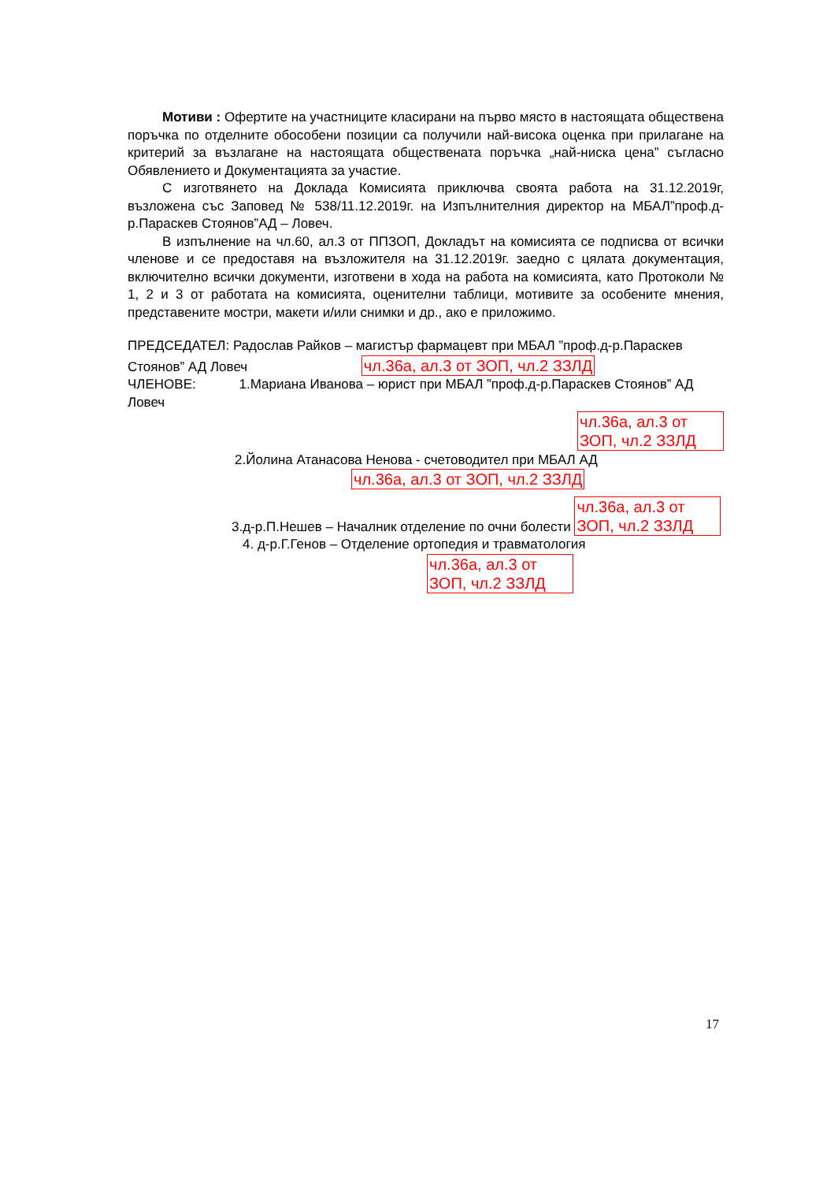Мотиви : Офертите на участниците класирани на първо място в настоящата обществена поръчка по отделните обособени позиции са получили най-висока оценка при прилагане на критерий за възлагане на настоящата обществената поръчка „най-ниска цена” съгласно Обявлението и Документацията за участие.
С изготвянето на Доклада Комисията приключва своята работа на 31.12.2019г, възложена със Заповед № 538/11.12.2019г. на Изпълнителния директор на МБАЛ”проф.д-р.Параскев Стоянов”АД – Ловеч.
В изпълнение на чл.60, ал.3 от ППЗОП, Докладът на комисията се подписва от всички членове и се предоставя на възложителя на 31.12.2019г. заедно с цялата документация, включително всички документи, изготвени в хода на работа на комисията, като Протоколи № 1, 2 и 3 от работата на комисията, оценителни таблици, мотивите за особените мнения, представените мостри, макети и/или снимки и др., ако е приложимо.
ПРЕДСЕДАТЕЛ: Радослав Райков – магистър фармацевт при МБАЛ ”проф.д-р.Параскев Стоянов” АД Ловеч чл.36а, ал.3 от ЗОП, чл.2 ЗЗЛД
ЧЛЕНОВЕ: 1.Мариана Иванова – юрист при МБАЛ ”проф.д-р.Параскев Стоянов” АД Ловеч
чл.36а, ал.3 от ЗОП, чл.2 ЗЗЛД
2.Йолина Атанасова Ненова - счетоводител при МБАЛ АД
чл.36а, ал.3 от ЗОП, чл.2 ЗЗЛД
3.д-р.П.Нешев – Началник отделение по очни болести чл.36а, ал.3 от ЗОП, чл.2 ЗЗЛД
4. д-р.Г.Генов – Отделение ортопедия и травматология
чл.36а, ал.3 от ЗОП, чл.2 ЗЗЛД
17